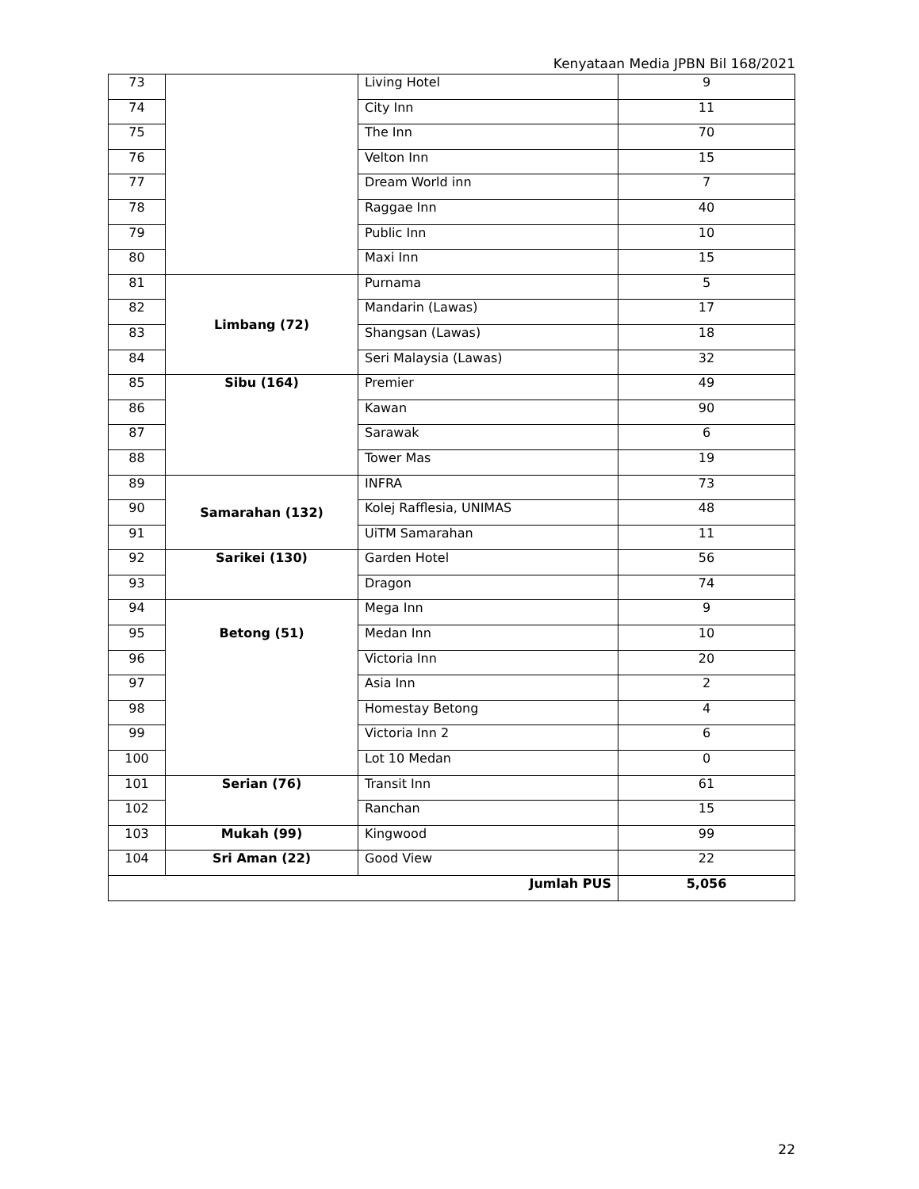Kenyataan Media JPBN Bil 168/2021
| 73 | | Living Hotel | 9 |
| 74 | | City Inn | 11 |
| 75 | | The Inn | 70 |
| 76 | | Velton Inn | 15 |
| 77 | | Dream World inn | 7 |
| 78 | | Raggae Inn | 40 |
| 79 | | Public Inn | 10 |
| 80 | | Maxi Inn | 15 |
| 81 | Limbang (72) | Purnama | 5 |
| 82 | | Mandarin (Lawas) | 17 |
| 83 | | Shangsan (Lawas) | 18 |
| 84 | | Seri Malaysia (Lawas) | 32 |
| 85 | Sibu (164) | Premier | 49 |
| 86 | | Kawan | 90 |
| 87 | | Sarawak | 6 |
| 88 | | Tower Mas | 19 |
| 89 | Samarahan (132) | INFRA | 73 |
| 90 | | Kolej Rafflesia, UNIMAS | 48 |
| 91 | | UiTM Samarahan | 11 |
| 92 | Sarikei (130) | Garden Hotel | 56 |
| 93 | | Dragon | 74 |
| 94 | Betong (51) | Mega Inn | 9 |
| 95 | | Medan Inn | 10 |
| 96 | | Victoria Inn | 20 |
| 97 | | Asia Inn | 2 |
| 98 | | Homestay Betong | 4 |
| 99 | | Victoria Inn 2 | 6 |
| 100 | | Lot 10 Medan | 0 |
| 101 | Serian (76) | Transit Inn | 61 |
| 102 | | Ranchan | 15 |
| 103 | Mukah (99) | Kingwood | 99 |
| 104 | Sri Aman (22) | Good View | 22 |
| Jumlah PUS | | | 5,056 |
22